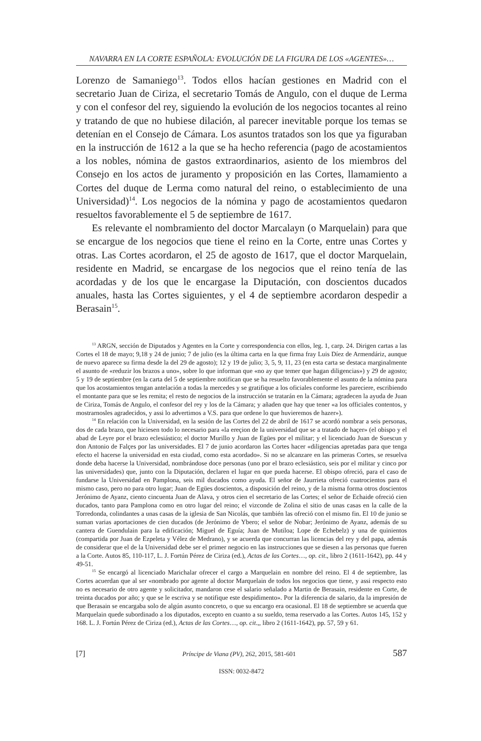NAVARRA EN LA CORTE ESPAÑOLA: EVOLUCIÓN DE LA FIGURA DE LOS «AGENTES»…
Lorenzo de Samaniego<sup>13</sup>. Todos ellos hacían gestiones en Madrid con el secretario Juan de Ciriza, el secretario Tomás de Angulo, con el duque de Lerma y con el confesor del rey, siguiendo la evolución de los negocios tocantes al reino y tratando de que no hubiese dilación, al parecer inevitable porque los temas se detenían en el Consejo de Cámara. Los asuntos tratados son los que ya figuraban en la instrucción de 1612 a la que se ha hecho referencia (pago de acostamientos a los nobles, nómina de gastos extraordinarios, asiento de los miembros del Consejo en los actos de juramento y proposición en las Cortes, llamamiento a Cortes del duque de Lerma como natural del reino, o establecimiento de una Universidad)<sup>14</sup>. Los negocios de la nómina y pago de acostamientos quedaron resueltos favorablemente el 5 de septiembre de 1617.
Es relevante el nombramiento del doctor Marcalayn (o Marquelain) para que se encargue de los negocios que tiene el reino en la Corte, entre unas Cortes y otras. Las Cortes acordaron, el 25 de agosto de 1617, que el doctor Marquelain, residente en Madrid, se encargase de los negocios que el reino tenía de las acordadas y de los que le encargase la Diputación, con doscientos ducados anuales, hasta las Cortes siguientes, y el 4 de septiembre acordaron despedir a Berasain<sup>15</sup>.
<sup>13</sup> ARGN, sección de Diputados y Agentes en la Corte y correspondencia con ellos, leg. 1, carp. 24. Dirigen cartas a las Cortes el 18 de mayo; 9,18 y 24 de junio; 7 de julio (es la última carta en la que firma fray Luis Díez de Armendáriz, aunque de nuevo aparece su firma desde la del 29 de agosto); 12 y 19 de julio; 3, 5, 9, 11, 23 (en esta carta se destaca marginalmente el asunto de «reduzir los brazos a uno», sobre lo que informan que «no ay que temer que hagan diligencias») y 29 de agosto; 5 y 19 de septiembre (en la carta del 5 de septiembre notifican que se ha resuelto favorablemente el asunto de la nómina para que los acostamientos tengan antelación a todas la mercedes y se gratifique a los oficiales conforme les pareciere, escribiendo el montante para que se les remita; el resto de negocios de la instrucción se tratarán en la Cámara; agradecen la ayuda de Juan de Ciriza, Tomás de Angulo, el confesor del rey y los de la Cámara; y añaden que hay que tener «a los officiales contentos, y mostrarnosles agradecidos, y assi lo advertimos a V.S. para que ordene lo que huvieremos de hazer»).
<sup>14</sup> En relación con la Universidad, en la sesión de las Cortes del 22 de abril de 1617 se acordó nombrar a seis personas, dos de cada brazo, que hiciesen todo lo necesario para «la ereçion de la universidad que se a tratado de haçer» (el obispo y el abad de Leyre por el brazo eclesiástico; el doctor Murillo y Juan de Egües por el militar; y el licenciado Juan de Suescun y don Antonio de Falçes por las universidades. El 7 de junio acordaron las Cortes hacer «diligencias apretadas para que tenga efecto el hacerse la universidad en esta ciudad, como esta acordado». Si no se alcanzare en las primeras Cortes, se resuelva donde deba hacerse la Universidad, nombrándose doce personas (uno por el brazo eclesiástico, seis por el militar y cinco por las universidades) que, junto con la Diputación, declaren el lugar en que pueda hacerse. El obispo ofreció, para el caso de fundarse la Universidad en Pamplona, seis mil ducados como ayuda. El señor de Jaurrieta ofreció cuatrocientos para el mismo caso, pero no para otro lugar; Juan de Egües doscientos, a disposición del reino, y de la misma forma otros doscientos Jerónimo de Ayanz, ciento cincuenta Juan de Alava, y otros cien el secretario de las Cortes; el señor de Echaide ofreció cien ducados, tanto para Pamplona como en otro lugar del reino; el vizconde de Zolina el sitio de unas casas en la calle de la Torredonda, colindantes a unas casas de la iglesia de San Nicolás, que también las ofreció con el mismo fin. El 10 de junio se suman varias aportaciones de cien ducados (de Jerónimo de Ybero; el señor de Nobar; Jerónimo de Ayanz, además de su cantera de Guendulain para la edificación; Miguel de Eguía; Juan de Mutiloa; Lope de Echebelz) y una de quinientos (compartida por Juan de Ezpeleta y Vélez de Medrano), y se acuerda que concurran las licencias del rey y del papa, además de considerar que el de la Universidad debe ser el primer negocio en las instrucciones que se diesen a las personas que fueren a la Corte. Autos 85, 110-117, L. J. Fortún Pérez de Ciriza (ed.), Actas de las Cortes…, op. cit., libro 2 (1611-1642), pp. 44 y 49-51.
<sup>15</sup> Se encargó al licenciado Marichalar ofrecer el cargo a Marquelain en nombre del reino. El 4 de septiembre, las Cortes acuerdan que al ser «nombrado por agente al doctor Marquelain de todos los negocios que tiene, y assi respecto esto no es necesario de otro agente y solicitador, mandaron cese el salario señalado a Martin de Berasain, residente en Corte, de treinta ducados por año; y que se le escriva y se notifique este despidimento». Por la diferencia de salario, da la impresión de que Berasain se encargaba solo de algún asunto concreto, o que su encargo era ocasional. El 18 de septiembre se acuerda que Marquelain quede subordinado a los diputados, excepto en cuanto a su sueldo, tema reservado a las Cortes. Autos 145, 152 y 168. L. J. Fortún Pérez de Ciriza (ed.), Actas de las Cortes…, op. cit.,, libro 2 (1611-1642), pp. 57, 59 y 61.
[7] Príncipe de Viana (PV), 262, 2015, 581-601 587
ISSN: 0032-8472